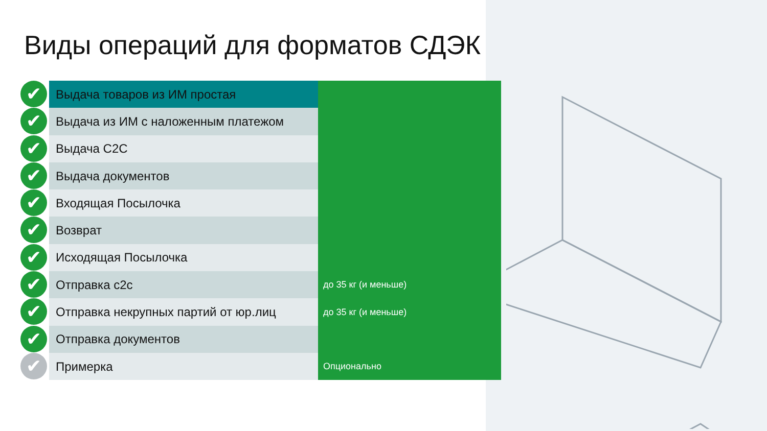Виды операций для форматов СДЭК
✔
✔
✔
✔
✔
✔
✔
✔
✔
✔
✔
| Выдача товаров из ИМ простая | |
| Выдача из ИМ с наложенным платежом | |
| Выдача С2С | |
| Выдача документов | |
| Входящая Посылочка | |
| Возврат | |
| Исходящая Посылочка | |
| Отправка с2с | до 35 кг (и меньше) |
| Отправка некрупных партий от юр.лиц | до 35 кг (и меньше) |
| Отправка документов | |
| Примерка | Опционально |